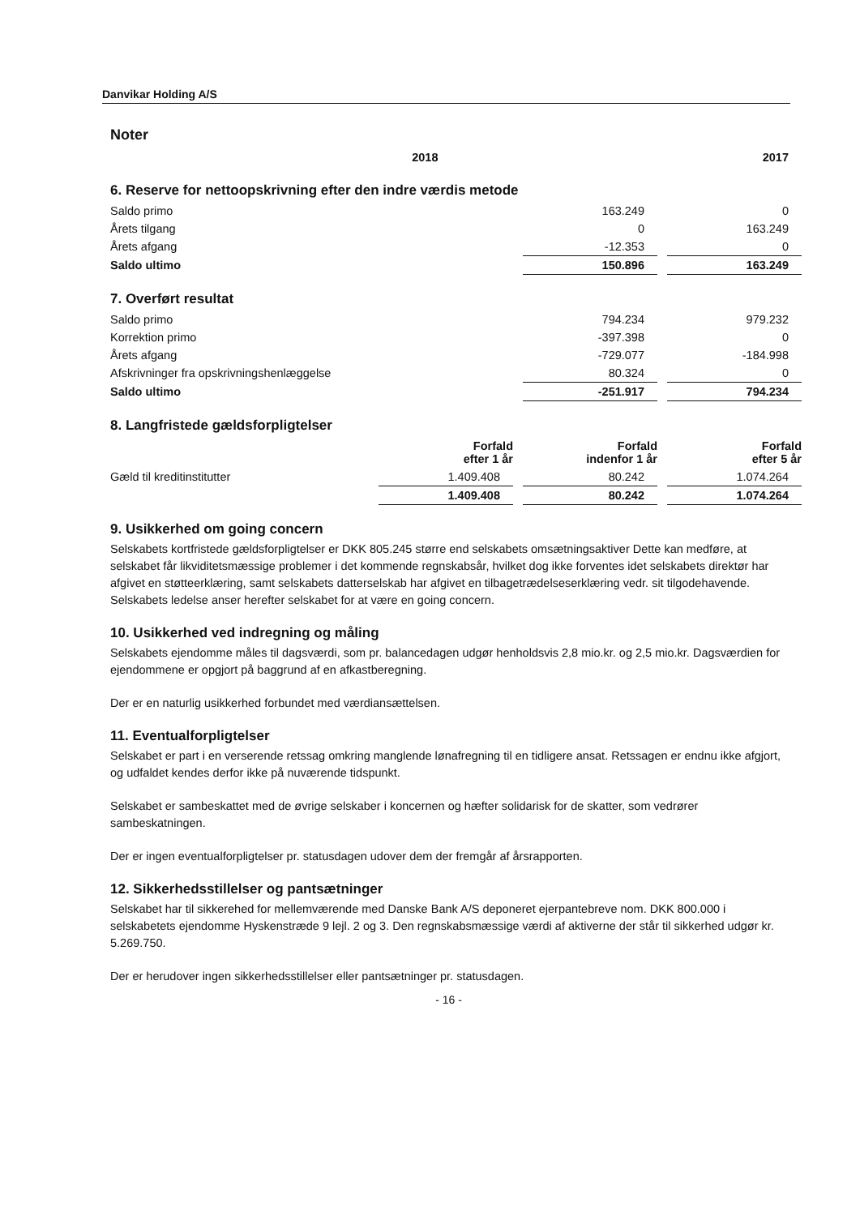Danvikar Holding A/S
Noter
| | 2018 | | 2017 |
6. Reserve for nettoopskrivning efter den indre værdis metode
| Saldo primo | 163.249 | | 0 |
| Årets tilgang | 0 | | 163.249 |
| Årets afgang | -12.353 | | 0 |
| Saldo ultimo | 150.896 | | 163.249 |
7. Overført resultat
| Saldo primo | 794.234 | | 979.232 |
| Korrektion primo | -397.398 | | 0 |
| Årets afgang | -729.077 | | -184.998 |
| Afskrivninger fra opskrivningshenlæggelse | 80.324 | | 0 |
| Saldo ultimo | -251.917 | | 794.234 |
8. Langfristede gældsforpligtelser
| | Forfald efter 1 år | | Forfald indenfor 1 år | | Forfald efter 5 år |
| Gæld til kreditinstitutter | 1.409.408 | | 80.242 | | 1.074.264 |
| | 1.409.408 | | 80.242 | | 1.074.264 |
9. Usikkerhed om going concern
Selskabets kortfristede gældsforpligtelser er DKK 805.245 større end selskabets omsætningsaktiver Dette kan medføre, at selskabet får likviditetsmæssige problemer i det kommende regnskabsår, hvilket dog ikke forventes idet selskabets direktør har afgivet en støtteerklæring, samt selskabets datterselskab har afgivet en tilbagetrædelseserklæring vedr. sit tilgodehavende. Selskabets ledelse anser herefter selskabet for at være en going concern.
10. Usikkerhed ved indregning og måling
Selskabets ejendomme måles til dagsværdi, som pr. balancedagen udgør henholdsvis 2,8 mio.kr. og 2,5 mio.kr. Dagsværdien for ejendommene er opgjort på baggrund af en afkastberegning.
Der er en naturlig usikkerhed forbundet med værdiansættelsen.
11. Eventualforpligtelser
Selskabet er part i en verserende retssag omkring manglende lønafregning til en tidligere ansat. Retssagen er endnu ikke afgjort, og udfaldet kendes derfor ikke på nuværende tidspunkt.
Selskabet er sambeskattet med de øvrige selskaber i koncernen og hæfter solidarisk for de skatter, som vedrører sambeskatningen.
Der er ingen eventualforpligtelser pr. statusdagen udover dem der fremgår af årsrapporten.
12. Sikkerhedsstillelser og pantsætninger
Selskabet har til sikkerehed for mellemværende med Danske Bank A/S deponeret ejerpantebreve nom. DKK 800.000 i selskabetets ejendomme Hyskenstræde 9 lejl. 2 og 3. Den regnskabsmæssige værdi af aktiverne der står til sikkerhed udgør kr. 5.269.750.
Der er herudover ingen sikkerhedsstillelser eller pantsætninger pr. statusdagen.
- 16 -